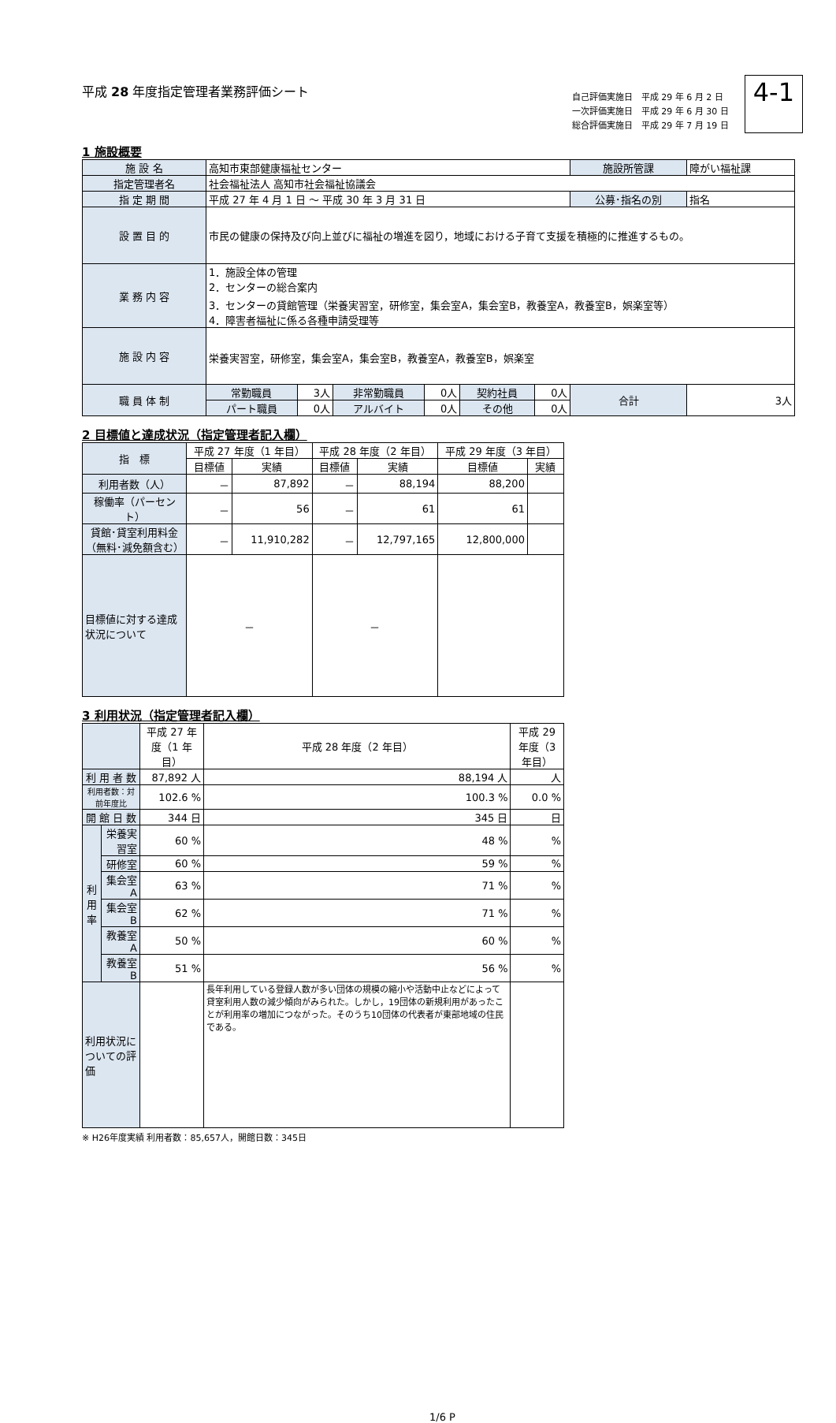平成 28 年度指定管理者業務評価シート
自己評価実施日　平成 29 年 6 月 2 日
一次評価実施日　平成 29 年 6 月 30 日
総合評価実施日　平成 29 年 7 月 19 日
4-1
1 施設概要
| 施 設 名 | 高知市東部健康福祉センター | | | | | | 施設所管課 | 障がい福祉課 |
| 指定管理者名 | 社会福祉法人 高知市社会福祉協議会 | | | | | | | |
| 指 定 期 間 | 平成 27 年 4 月 1 日 ～ 平成 30 年 3 月 31 日 | | | | | | 公募･指名の別 | 指名 |
| 設 置 目 的 | 市民の健康の保持及び向上並びに福祉の増進を図り，地域における子育て支援を積極的に推進するもの。 | | | | | | | |
| 業 務 内 容 | 1．施設全体の管理 2．センターの総合案内 3．センターの貸館管理（栄養実習室，研修室，集会室A，集会室B，教養室A，教養室B，娯楽室等） 4．障害者福祉に係る各種申請受理等 | | | | | | | |
| 施 設 内 容 | 栄養実習室，研修室，集会室A，集会室B，教養室A，教養室B，娯楽室 | | | | | | | |
| 職 員 体 制 | 常勤職員 | 3人 | 非常勤職員 | 0人 | 契約社員 | 0人 | 合計 | 3人 |
| | パート職員 | 0人 | アルバイト | 0人 | その他 | 0人 | | |
2 目標値と達成状況（指定管理者記入欄）
| 指 標 | 平成 27 年度（1 年目） | | 平成 28 年度（2 年目） | | 平成 29 年度（3 年目） | |
| --- | --- | --- | --- | --- | --- | --- |
| | 目標値 | 実績 | 目標値 | 実績 | 目標値 | 実績 |
| 利用者数（人） | － | 87,892 | － | 88,194 | 88,200 | |
| 稼働率（パーセント） | － | 56 | － | 61 | 61 | |
| 貸館･貸室利用料金（無料･減免額含む） | － | 11,910,282 | － | 12,797,165 | 12,800,000 | |
| 目標値に対する達成状況について | － | | － | | | |
3 利用状況（指定管理者記入欄）
| | | 平成 27 年度（1 年目） | 平成 28 年度（2 年目） | 平成 29 年度（3 年目） |
| --- | --- | --- | --- | --- |
| 利 用 者 数 | | 87,892 人 | 88,194 人 | 人 |
| 利用者数：対前年度比 | | 102.6 % | 100.3 % | 0.0 % |
| 開 館 日 数 | | 344 日 | 345 日 | 日 |
| 利 用 率 | 栄養実習室 | 60 % | 48 % | % |
| | 研修室 | 60 % | 59 % | % |
| | 集会室A | 63 % | 71 % | % |
| | 集会室B | 62 % | 71 % | % |
| | 教養室A | 50 % | 60 % | % |
| | 教養室B | 51 % | 56 % | % |
| 利用状況についての評価 | | | 長年利用している登録人数が多い団体の規模の縮小や活動中止などによって貸室利用人数の減少傾向がみられた。しかし，19団体の新規利用があったことが利用率の増加につながった。そのうち10団体の代表者が東部地域の住民である。 | |
※ H26年度実績 利用者数：85,657人，開館日数：345日
1/6 P